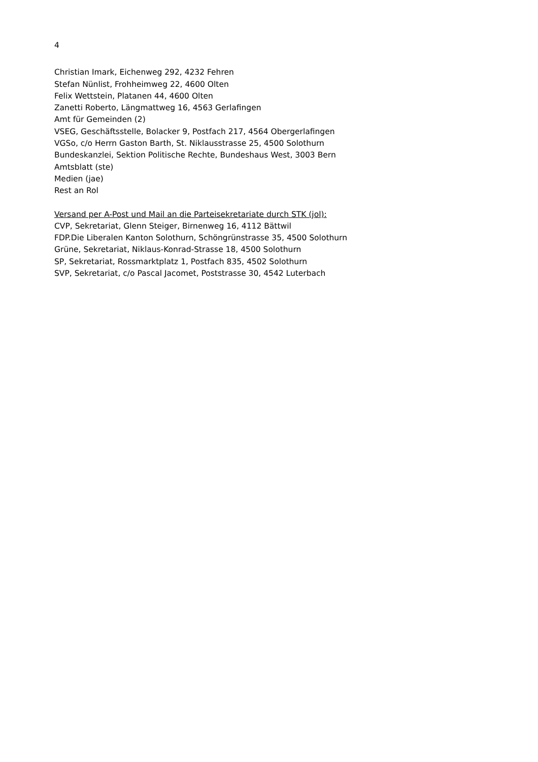4
Christian Imark, Eichenweg 292, 4232 Fehren
Stefan Nünlist, Frohheimweg 22, 4600 Olten
Felix Wettstein, Platanen 44, 4600 Olten
Zanetti Roberto, Längmattweg 16, 4563 Gerlafingen
Amt für Gemeinden (2)
VSEG, Geschäftsstelle, Bolacker 9, Postfach 217, 4564 Obergerlafingen
VGSo, c/o Herrn Gaston Barth, St. Niklausstrasse 25, 4500 Solothurn
Bundeskanzlei, Sektion Politische Rechte, Bundeshaus West, 3003 Bern
Amtsblatt (ste)
Medien (jae)
Rest an Rol
Versand per A-Post und Mail an die Parteisekretariate durch STK (jol):
CVP, Sekretariat, Glenn Steiger, Birnenweg 16, 4112 Bättwil
FDP.Die Liberalen Kanton Solothurn, Schöngrünstrasse 35, 4500 Solothurn
Grüne, Sekretariat, Niklaus-Konrad-Strasse 18, 4500 Solothurn
SP, Sekretariat, Rossmarktplatz 1, Postfach 835, 4502 Solothurn
SVP, Sekretariat, c/o Pascal Jacomet, Poststrasse 30, 4542 Luterbach